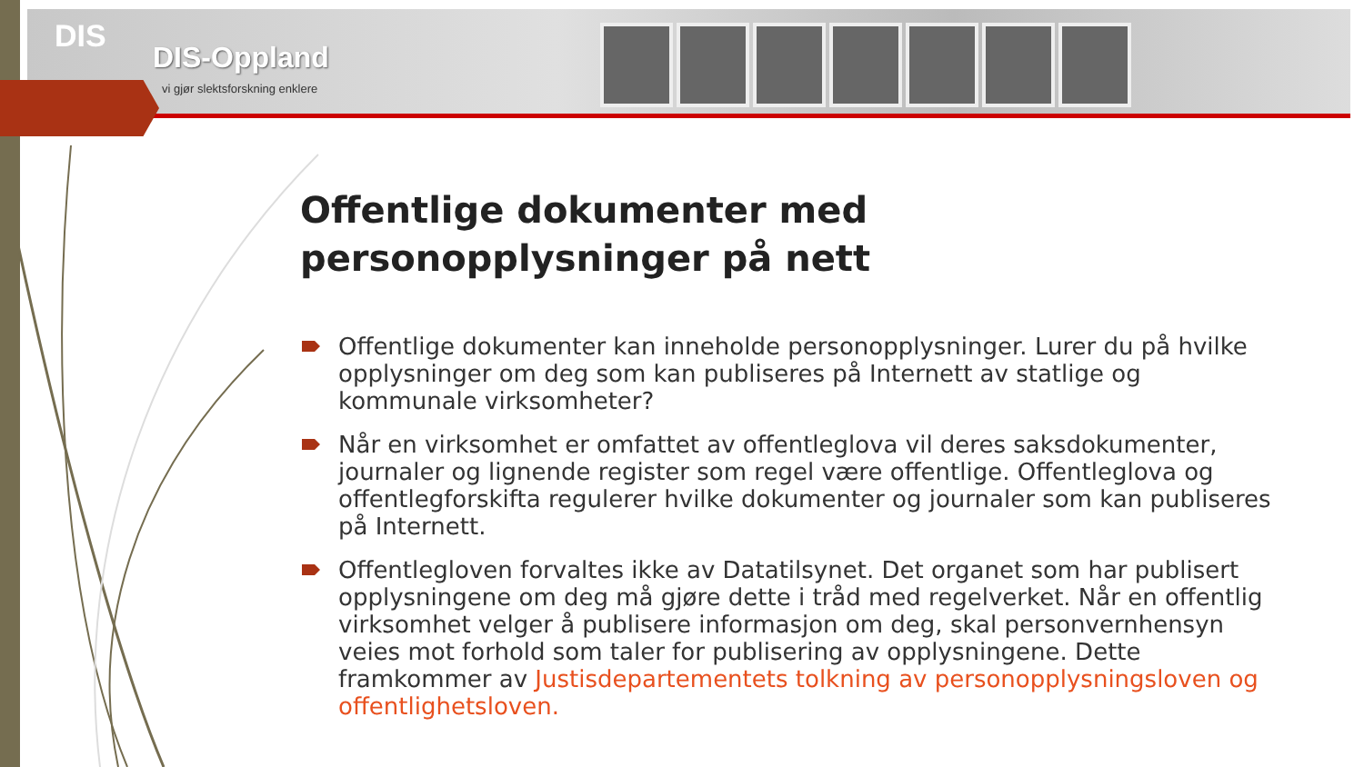DIS
DIS-Oppland
vi gjør slektsforskning enklere
Offentlige dokumenter med personopplysninger på nett
Offentlige dokumenter kan inneholde personopplysninger. Lurer du på hvilke opplysninger om deg som kan publiseres på Internett av statlige og kommunale virksomheter?
Når en virksomhet er omfattet av offentleglova vil deres saksdokumenter, journaler og lignende register som regel være offentlige. Offentleglova og offentlegforskifta regulerer hvilke dokumenter og journaler som kan publiseres på Internett.
Offentlegloven forvaltes ikke av Datatilsynet. Det organet som har publisert opplysningene om deg må gjøre dette i tråd med regelverket. Når en offentlig virksomhet velger å publisere informasjon om deg, skal personvernhensyn veies mot forhold som taler for publisering av opplysningene. Dette framkommer av Justisdepartementets tolkning av personopplysningsloven og offentlighetsloven.